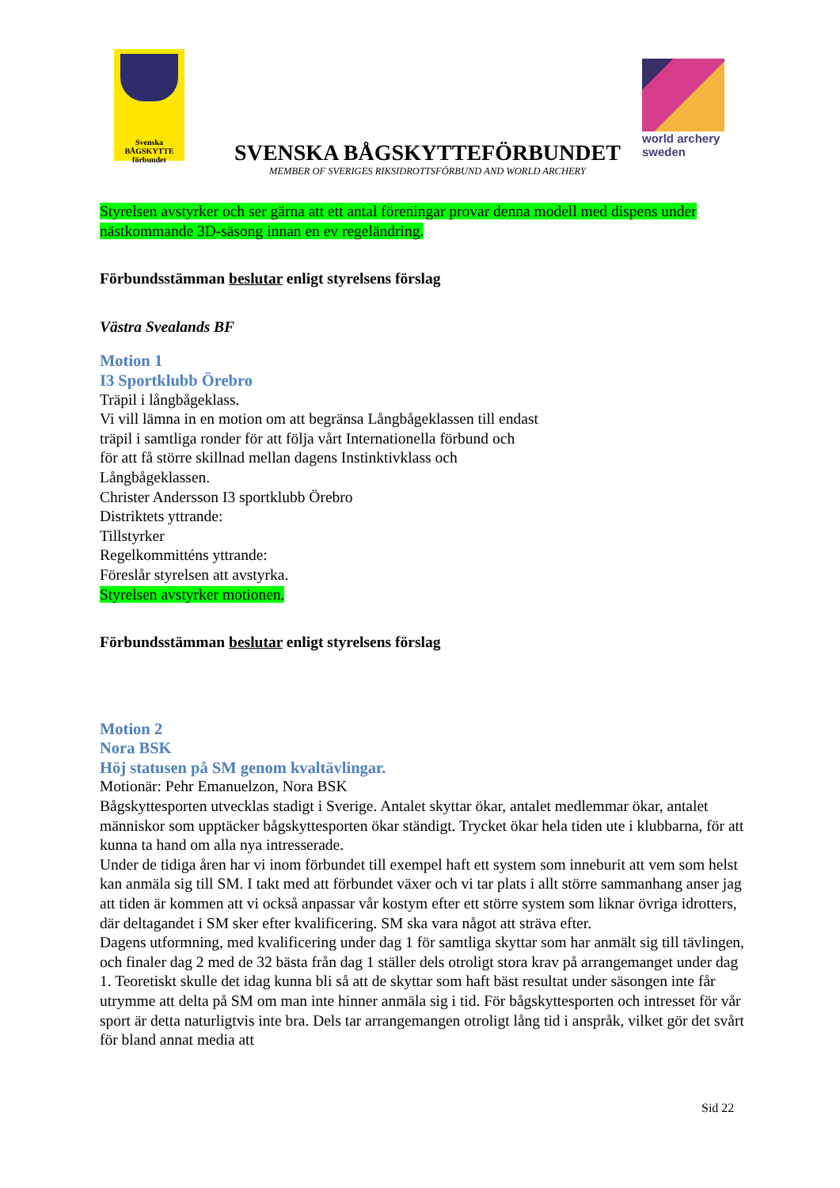Svenska
BÅGSKYTTE
förbundet
SVENSKA BÅGSKYTTEFÖRBUNDET
MEMBER OF SVERIGES RIKSIDROTTSFÖRBUND AND WORLD ARCHERY
world archery
sweden
Styrelsen avstyrker och ser gärna att ett antal föreningar provar denna modell med dispens under nästkommande 3D-säsong innan en ev regeländring.
Förbundsstämman beslutar enligt styrelsens förslag
Västra Svealands BF
Motion 1
I3 Sportklubb Örebro
Träpil i långbågeklass.
Vi vill lämna in en motion om att begränsa Långbågeklassen till endast
träpil i samtliga ronder för att följa vårt Internationella förbund och
för att få större skillnad mellan dagens Instinktivklass och
Långbågeklassen.
Christer Andersson I3 sportklubb Örebro
Distriktets yttrande:
Tillstyrker
Regelkommitténs yttrande:
Föreslår styrelsen att avstyrka.
Styrelsen avstyrker motionen.
Förbundsstämman beslutar enligt styrelsens förslag
Motion 2
Nora BSK
Höj statusen på SM genom kvaltävlingar.
Motionär: Pehr Emanuelzon, Nora BSK
Bågskyttesporten utvecklas stadigt i Sverige. Antalet skyttar ökar, antalet medlemmar ökar, antalet människor som upptäcker bågskyttesporten ökar ständigt. Trycket ökar hela tiden ute i klubbarna, för att kunna ta hand om alla nya intresserade.
Under de tidiga åren har vi inom förbundet till exempel haft ett system som inneburit att vem som helst kan anmäla sig till SM. I takt med att förbundet växer och vi tar plats i allt större sammanhang anser jag att tiden är kommen att vi också anpassar vår kostym efter ett större system som liknar övriga idrotters, där deltagandet i SM sker efter kvalificering. SM ska vara något att sträva efter.
Dagens utformning, med kvalificering under dag 1 för samtliga skyttar som har anmält sig till tävlingen, och finaler dag 2 med de 32 bästa från dag 1 ställer dels otroligt stora krav på arrangemanget under dag 1. Teoretiskt skulle det idag kunna bli så att de skyttar som haft bäst resultat under säsongen inte får utrymme att delta på SM om man inte hinner anmäla sig i tid. För bågskyttesporten och intresset för vår sport är detta naturligtvis inte bra. Dels tar arrangemangen otroligt lång tid i anspråk, vilket gör det svårt för bland annat media att
Sid 22